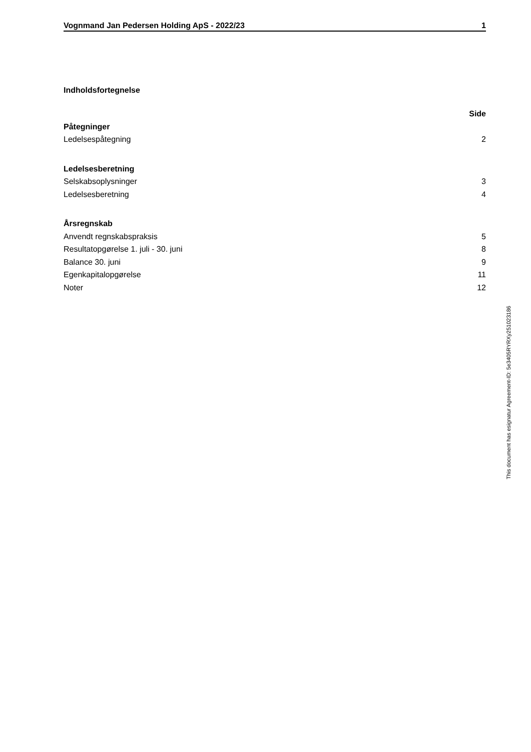Vognmand Jan Pedersen Holding ApS - 2022/23 1
Indholdsfortegnelse
Side
Påtegninger
Ledelsespåtegning 2
Ledelsesberetning
Selskabsoplysninger 3
Ledelsesberetning 4
Årsregnskab
Anvendt regnskabspraksis 5
Resultatopgørelse 1. juli - 30. juni 8
Balance 30. juni 9
Egenkapitalopgørelse 11
Noter 12
This document has esignatur Agreement-ID: 5e3405RYRXy251023186